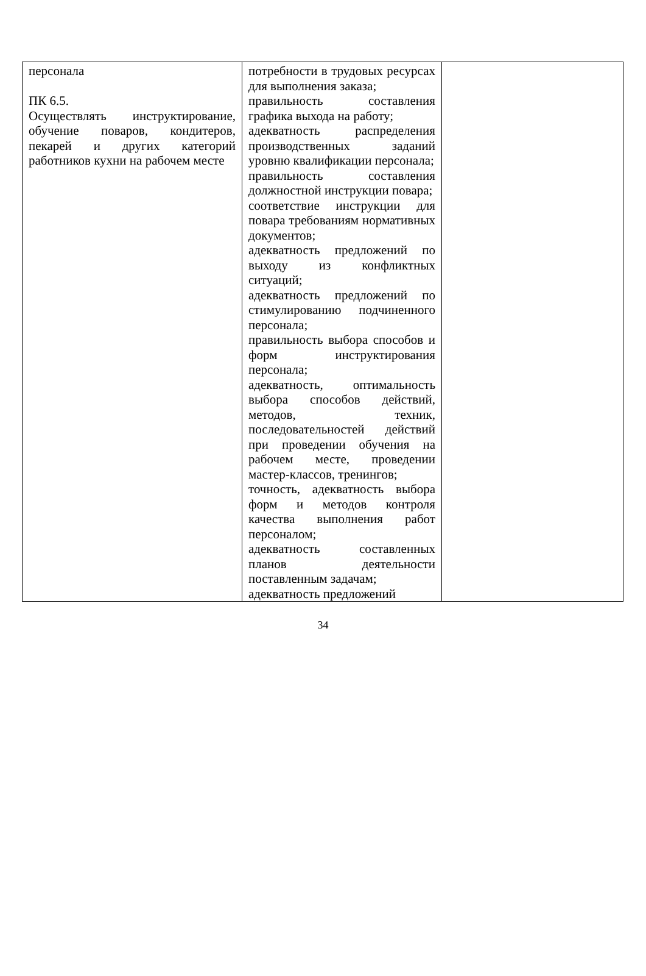| персонала ПК 6.5. Осуществлять инструктирование, обучение поваров, кондитеров, пекарей и других категорий работников кухни на рабочем месте | потребности в трудовых ресурсах для выполнения заказа; правильность составления графика выхода на работу; адекватность распределения производственных заданий уровню квалификации персонала; правильность составления должностной инструкции повара; соответствие инструкции для повара требованиям нормативных документов; адекватность предложений по выходу из конфликтных ситуаций; адекватность предложений по стимулированию подчиненного персонала; правильность выбора способов и форм инструктирования персонала; адекватность, оптимальность выбора способов действий, методов, техник, последовательностей действий при проведении обучения на рабочем месте, проведении мастер-классов, тренингов; точность, адекватность выбора форм и методов контроля качества выполнения работ персоналом; адекватность составленных планов деятельности поставленным задачам; адекватность предложений | |
34